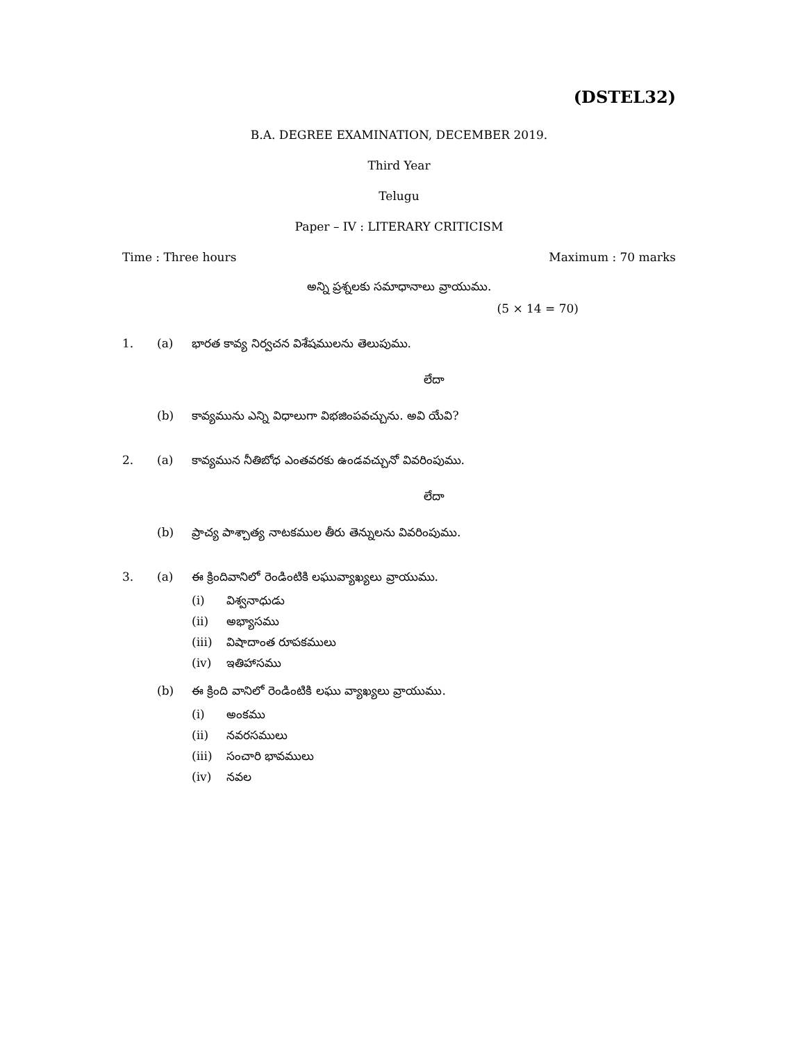(DSTEL32)
B.A. DEGREE EXAMINATION, DECEMBER 2019.
Third Year
Telugu
Paper – IV : LITERARY CRITICISM
Time : Three hours Maximum : 70 marks
అన్ని ప్రశ్నలకు సమాధానాలు వ్రాయుము.
(5 × 14 = 70)
1. (a) భారత కావ్య నిర్వచన విశేషములను తెలుపుము.
లేదా
(b) కావ్యమును ఎన్ని విధాలుగా విభజింపవచ్చును. అవి యేవి?
2. (a) కావ్యమున నీతిబోధ ఎంతవరకు ఉండవచ్చునో వివరింపుము.
లేదా
(b) ప్రాచ్య పాశ్చాత్య నాటకముల తీరు తెన్నులను వివరింపుము.
3. (a) ఈ క్రిందివానిలో రెండింటికి లఘువ్యాఖ్యలు వ్రాయుము.
(i) విశ్వనాధుడు
(ii) అభ్యాసము
(iii) విషాదాంత రూపకములు
(iv) ఇతిహాసము
(b) ఈ క్రింది వానిలో రెండింటికి లఘు వ్యాఖ్యలు వ్రాయుము.
(i) అంకము
(ii) నవరసములు
(iii) సంచారి భావములు
(iv) నవల